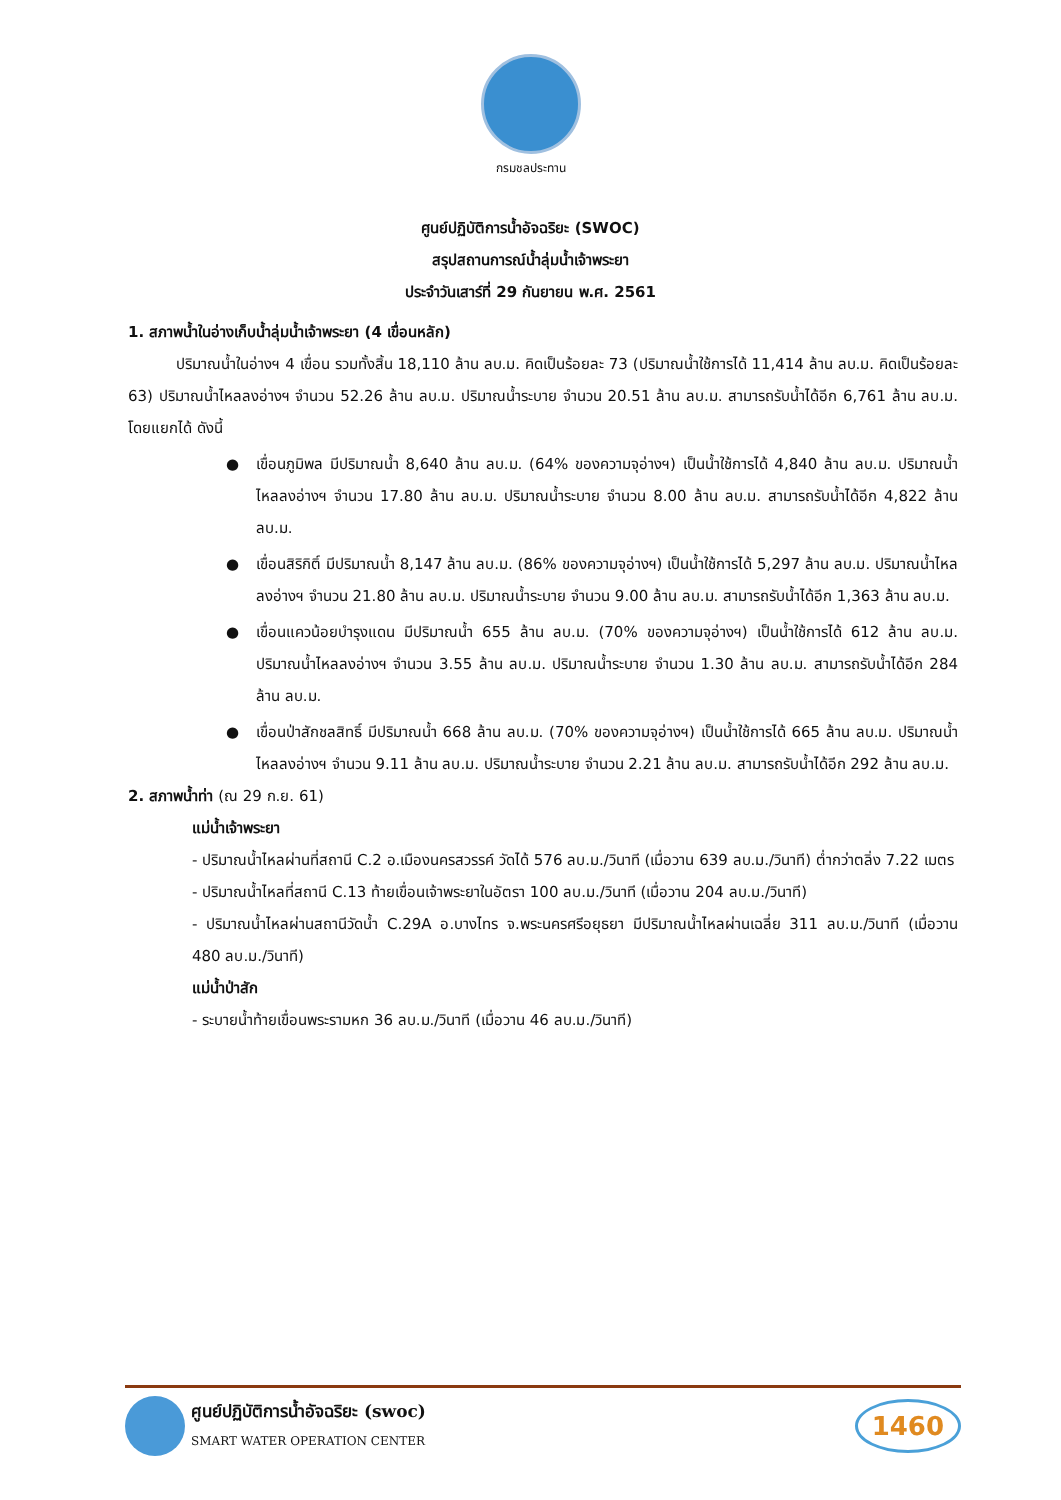กรมชลประทาน
ศูนย์ปฏิบัติการน้ำอัจฉริยะ (SWOC)
สรุปสถานการณ์น้ำลุ่มน้ำเจ้าพระยา
ประจำวันเสาร์ที่ 29 กันยายน พ.ศ. 2561
1. สภาพน้ำในอ่างเก็บน้ำลุ่มน้ำเจ้าพระยา (4 เขื่อนหลัก)
ปริมาณน้ำในอ่างฯ 4 เขื่อน รวมทั้งสิ้น 18,110 ล้าน ลบ.ม. คิดเป็นร้อยละ 73 (ปริมาณน้ำใช้การได้ 11,414 ล้าน ลบ.ม. คิดเป็นร้อยละ 63) ปริมาณน้ำไหลลงอ่างฯ จำนวน 52.26 ล้าน ลบ.ม. ปริมาณน้ำระบาย จำนวน 20.51 ล้าน ลบ.ม. สามารถรับน้ำได้อีก 6,761 ล้าน ลบ.ม. โดยแยกได้ ดังนี้
● เขื่อนภูมิพล มีปริมาณน้ำ 8,640 ล้าน ลบ.ม. (64% ของความจุอ่างฯ) เป็นน้ำใช้การได้ 4,840 ล้าน ลบ.ม. ปริมาณน้ำไหลลงอ่างฯ จำนวน 17.80 ล้าน ลบ.ม. ปริมาณน้ำระบาย จำนวน 8.00 ล้าน ลบ.ม. สามารถรับน้ำได้อีก 4,822 ล้าน ลบ.ม.
● เขื่อนสิริกิติ์ มีปริมาณน้ำ 8,147 ล้าน ลบ.ม. (86% ของความจุอ่างฯ) เป็นน้ำใช้การได้ 5,297 ล้าน ลบ.ม. ปริมาณน้ำไหลลงอ่างฯ จำนวน 21.80 ล้าน ลบ.ม. ปริมาณน้ำระบาย จำนวน 9.00 ล้าน ลบ.ม. สามารถรับน้ำได้อีก 1,363 ล้าน ลบ.ม.
● เขื่อนแควน้อยบำรุงแดน มีปริมาณน้ำ 655 ล้าน ลบ.ม. (70% ของความจุอ่างฯ) เป็นน้ำใช้การได้ 612 ล้าน ลบ.ม. ปริมาณน้ำไหลลงอ่างฯ จำนวน 3.55 ล้าน ลบ.ม. ปริมาณน้ำระบาย จำนวน 1.30 ล้าน ลบ.ม. สามารถรับน้ำได้อีก 284 ล้าน ลบ.ม.
● เขื่อนป่าสักชลสิทธิ์ มีปริมาณน้ำ 668 ล้าน ลบ.ม. (70% ของความจุอ่างฯ) เป็นน้ำใช้การได้ 665 ล้าน ลบ.ม. ปริมาณน้ำไหลลงอ่างฯ จำนวน 9.11 ล้าน ลบ.ม. ปริมาณน้ำระบาย จำนวน 2.21 ล้าน ลบ.ม. สามารถรับน้ำได้อีก 292 ล้าน ลบ.ม.
2. สภาพน้ำท่า (ณ 29 ก.ย. 61)
แม่น้ำเจ้าพระยา
- ปริมาณน้ำไหลผ่านที่สถานี C.2 อ.เมืองนครสวรรค์ วัดได้ 576 ลบ.ม./วินาที (เมื่อวาน 639 ลบ.ม./วินาที) ต่ำกว่าตลิ่ง 7.22 เมตร
- ปริมาณน้ำไหลที่สถานี C.13 ท้ายเขื่อนเจ้าพระยาในอัตรา 100 ลบ.ม./วินาที (เมื่อวาน 204 ลบ.ม./วินาที)
- ปริมาณน้ำไหลผ่านสถานีวัดน้ำ C.29A อ.บางไทร จ.พระนครศรีอยุธยา มีปริมาณน้ำไหลผ่านเฉลี่ย 311 ลบ.ม./วินาที (เมื่อวาน 480 ลบ.ม./วินาที)
แม่น้ำป่าสัก
- ระบายน้ำท้ายเขื่อนพระรามหก 36 ลบ.ม./วินาที (เมื่อวาน 46 ลบ.ม./วินาที)
ศูนย์ปฏิบัติการน้ำอัจฉริยะ (swoc)
SMART WATER OPERATION CENTER
1460